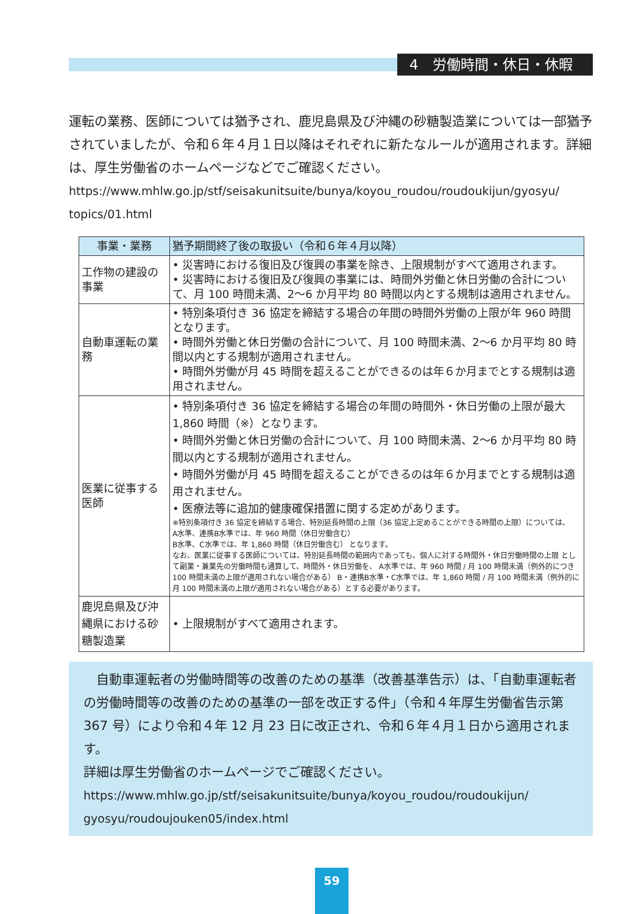4　労働時間・休日・休暇
運転の業務、医師については猶予され、鹿児島県及び沖縄の砂糖製造業については一部猶予されていましたが、令和６年４月１日以降はそれぞれに新たなルールが適用されます。詳細は、厚生労働省のホームページなどでご確認ください。
https://www.mhlw.go.jp/stf/seisakunitsuite/bunya/koyou_roudou/roudoukijun/gyosyu/ topics/01.html
| 事業・業務 | 猶予期間終了後の取扱い（令和６年４月以降） |
| --- | --- |
| 工作物の建設の事業 | • 災害時における復旧及び復興の事業を除き、上限規制がすべて適用されます。 • 災害時における復旧及び復興の事業には、時間外労働と休日労働の合計について、月 100 時間未満、2～6 か月平均 80 時間以内とする規制は適用されません。 |
| 自動車運転の業務 | • 特別条項付き 36 協定を締結する場合の年間の時間外労働の上限が年 960 時間となります。 • 時間外労働と休日労働の合計について、月 100 時間未満、2～6 か月平均 80 時間以内とする規制が適用されません。 • 時間外労働が月 45 時間を超えることができるのは年６か月までとする規制は適用されません。 |
| 医業に従事する医師 | • 特別条項付き 36 協定を締結する場合の年間の時間外・休日労働の上限が最大 1,860 時間（※）となります。 • 時間外労働と休日労働の合計について、月 100 時間未満、2～6 か月平均 80 時間以内とする規制が適用されません。 • 時間外労働が月 45 時間を超えることができるのは年６か月までとする規制は適用されません。 • 医療法等に追加的健康確保措置に関する定めがあります。 ※特別条項付き 36 協定を締結する場合、特別延長時間の上限（36 協定上定めることができる時間の上限）については、 A水準、連携B水準では、年 960 時間（休日労働含む） B水準、C水準では、年 1,860 時間（休日労働含む） となります。 なお、医業に従事する医師については、特別延長時間の範囲内であっても、個人に対する時間外・休日労働時間の上限 として副業・兼業先の労働時間も通算して、時間外・休日労働を、 A水準では、年 960 時間 / 月 100 時間未満（例外的につき 100 時間未満の上限が適用されない場合がある） B・連携B水準・C水準では、年 1,860 時間 / 月 100 時間未満（例外的に月 100 時間未満の上限が適用されない場合がある）とする必要があります。 |
| 鹿児島県及び沖縄県における砂糖製造業 | • 上限規制がすべて適用されます。 |
　自動車運転者の労働時間等の改善のための基準（改善基準告示）は、「自動車運転者の労働時間等の改善のための基準の一部を改正する件」（令和４年厚生労働省告示第 367 号）により令和４年 12 月 23 日に改正され、令和６年４月１日から適用されます。
詳細は厚生労働省のホームページでご確認ください。
https://www.mhlw.go.jp/stf/seisakunitsuite/bunya/koyou_roudou/roudoukijun/ gyosyu/roudoujouken05/index.html
59